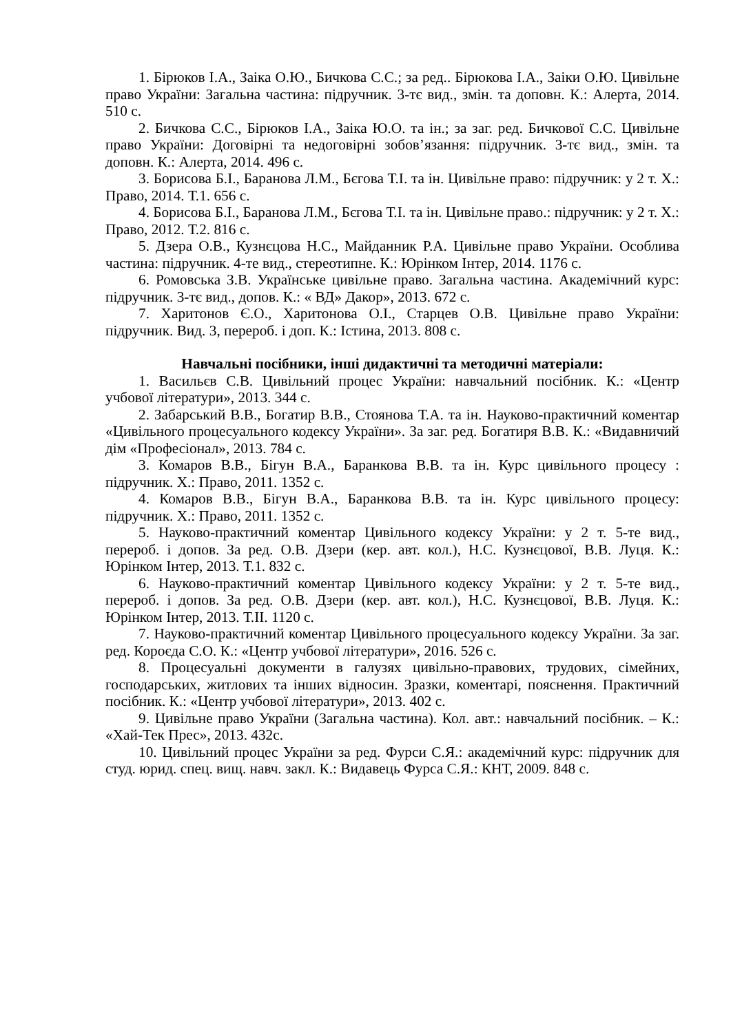1. Бірюков І.А., Заіка О.Ю., Бичкова С.С.; за ред.. Бірюкова І.А., Заіки О.Ю. Цивільне право України: Загальна частина: підручник. 3-тє вид., змін. та доповн. К.: Алерта, 2014. 510 с.
2. Бичкова С.С., Бірюков І.А., Заіка Ю.О. та ін.; за заг. ред. Бичкової С.С. Цивільне право України: Договірні та недоговірні зобов’язання: підручник. 3-тє вид., змін. та доповн. К.: Алерта, 2014. 496 с.
3. Борисова Б.І., Баранова Л.М., Бєгова Т.І. та ін. Цивільне право: підручник: у 2 т. Х.: Право, 2014. Т.1. 656 с.
4. Борисова Б.І., Баранова Л.М., Бєгова Т.І. та ін. Цивільне право.: підручник: у 2 т. Х.: Право, 2012. Т.2. 816 с.
5. Дзера О.В., Кузнєцова Н.С., Майданник Р.А. Цивільне право України. Особлива частина: підручник. 4-те вид., стереотипне. К.: Юрінком Інтер, 2014. 1176 с.
6. Ромовська З.В. Українське цивільне право. Загальна частина. Академічний курс: підручник. 3-тє вид., допов. К.: « ВД» Дакор», 2013. 672 с.
7. Харитонов Є.О., Харитонова О.І., Старцев О.В. Цивільне право України: підручник. Вид. 3, перероб. і доп. К.: Істина, 2013. 808 с.
Навчальні посібники, інші дидактичні та методичні матеріали:
1. Васильєв С.В. Цивільний процес України: навчальний посібник. К.: «Центр учбової літератури», 2013. 344 с.
2. Забарський В.В., Богатир В.В., Стоянова Т.А. та ін. Науково-практичний коментар «Цивільного процесуального кодексу України». За заг. ред. Богатиря В.В. К.: «Видавничий дім «Професіонал», 2013. 784 с.
3. Комаров В.В., Бігун В.А., Баранкова В.В. та ін. Курс цивільного процесу : підручник. Х.: Право, 2011. 1352 с.
4. Комаров В.В., Бігун В.А., Баранкова В.В. та ін. Курс цивільного процесу: підручник. Х.: Право, 2011. 1352 с.
5. Науково-практичний коментар Цивільного кодексу України: у 2 т. 5-те вид., перероб. і допов. За ред. О.В. Дзери (кер. авт. кол.), Н.С. Кузнєцової, В.В. Луця. К.: Юрінком Інтер, 2013. Т.1. 832 с.
6. Науково-практичний коментар Цивільного кодексу України: у 2 т. 5-те вид., перероб. і допов. За ред. О.В. Дзери (кер. авт. кол.), Н.С. Кузнєцової, В.В. Луця. К.: Юрінком Інтер, 2013. Т.ІІ. 1120 с.
7. Науково-практичний коментар Цивільного процесуального кодексу України. За заг. ред. Короєда С.О. К.: «Центр учбової літератури», 2016. 526 с.
8. Процесуальні документи в галузях цивільно-правових, трудових, сімейних, господарських, житлових та інших відносин. Зразки, коментарі, пояснення. Практичний посібник. К.: «Центр учбової літератури», 2013. 402 с.
9. Цивільне право України (Загальна частина). Кол. авт.: навчальний посібник. – К.: «Хай-Тек Прес», 2013. 432с.
10. Цивільний процес України за ред. Фурси С.Я.: академічний курс: підручник для студ. юрид. спец. вищ. навч. закл. К.: Видавець Фурса С.Я.: КНТ, 2009. 848 с.